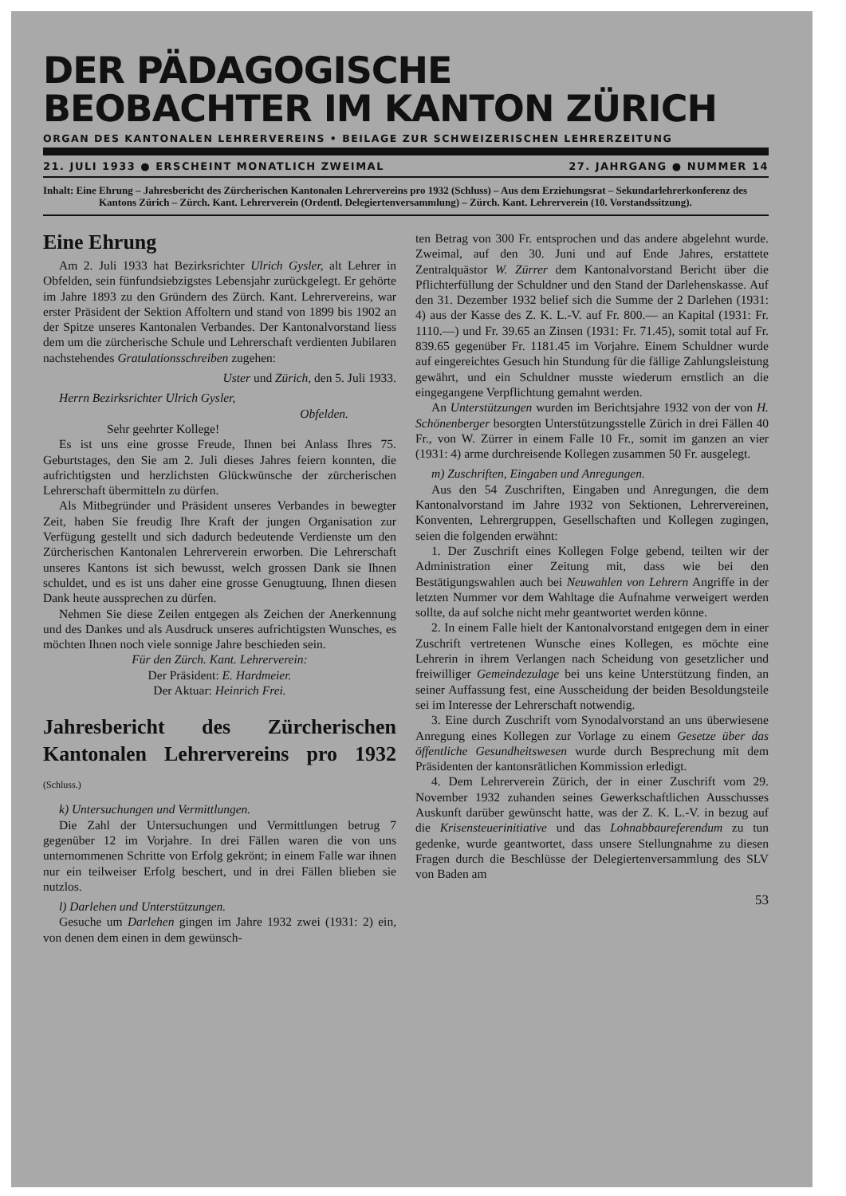DER PÄDAGOGISCHE
BEOBACHTER IM KANTON ZÜRICH
ORGAN DES KANTONALEN LEHRERVEREINS • BEILAGE ZUR SCHWEIZERISCHEN LEHRERZEITUNG
21. JULI 1933 ● ERSCHEINT MONATLICH ZWEIMAL 27. JAHRGANG ● NUMMER 14
Inhalt: Eine Ehrung – Jahresbericht des Zürcherischen Kantonalen Lehrervereins pro 1932 (Schluss) – Aus dem Erziehungsrat – Sekundarlehrerkonferenz des Kantons Zürich – Zürch. Kant. Lehrerverein (Ordentl. Delegiertenversammlung) – Zürch. Kant. Lehrerverein (10. Vorstandssitzung).
Eine Ehrung
Am 2. Juli 1933 hat Bezirksrichter Ulrich Gysler, alt Lehrer in Obfelden, sein fünfundsiebzigstes Lebensjahr zurückgelegt. Er gehörte im Jahre 1893 zu den Gründern des Zürch. Kant. Lehrervereins, war erster Präsident der Sektion Affoltern und stand von 1899 bis 1902 an der Spitze unseres Kantonalen Verbandes. Der Kantonalvorstand liess dem um die zürcherische Schule und Lehrerschaft verdienten Jubilaren nachstehendes Gratulationsschreiben zugehen:
Uster und Zürich, den 5. Juli 1933.
Herrn Bezirksrichter Ulrich Gysler,
Obfelden.
Sehr geehrter Kollege!
Es ist uns eine grosse Freude, Ihnen bei Anlass Ihres 75. Geburtstages, den Sie am 2. Juli dieses Jahres feiern konnten, die aufrichtigsten und herzlichsten Glückwünsche der zürcherischen Lehrerschaft übermitteln zu dürfen.
Als Mitbegründer und Präsident unseres Verbandes in bewegter Zeit, haben Sie freudig Ihre Kraft der jungen Organisation zur Verfügung gestellt und sich dadurch bedeutende Verdienste um den Zürcherischen Kantonalen Lehrerverein erworben. Die Lehrerschaft unseres Kantons ist sich bewusst, welch grossen Dank sie Ihnen schuldet, und es ist uns daher eine grosse Genugtuung, Ihnen diesen Dank heute aussprechen zu dürfen.
Nehmen Sie diese Zeilen entgegen als Zeichen der Anerkennung und des Dankes und als Ausdruck unseres aufrichtigsten Wunsches, es möchten Ihnen noch viele sonnige Jahre beschieden sein.
Für den Zürch. Kant. Lehrerverein:
Der Präsident: E. Hardmeier.
Der Aktuar: Heinrich Frei.
Jahresbericht des Zürcherischen Kantonalen Lehrervereins pro 1932 (Schluss.)
k) Untersuchungen und Vermittlungen.
Die Zahl der Untersuchungen und Vermittlungen betrug 7 gegenüber 12 im Vorjahre. In drei Fällen waren die von uns unternommenen Schritte von Erfolg gekrönt; in einem Falle war ihnen nur ein teilweiser Erfolg beschert, und in drei Fällen blieben sie nutzlos.
l) Darlehen und Unterstützungen.
Gesuche um Darlehen gingen im Jahre 1932 zwei (1931: 2) ein, von denen dem einen in dem gewünsch-
ten Betrag von 300 Fr. entsprochen und das andere abgelehnt wurde. Zweimal, auf den 30. Juni und auf Ende Jahres, erstattete Zentralquästor W. Zürrer dem Kantonalvorstand Bericht über die Pflichterfüllung der Schuldner und den Stand der Darlehenskasse. Auf den 31. Dezember 1932 belief sich die Summe der 2 Darlehen (1931: 4) aus der Kasse des Z. K. L.-V. auf Fr. 800.— an Kapital (1931: Fr. 1110.—) und Fr. 39.65 an Zinsen (1931: Fr. 71.45), somit total auf Fr. 839.65 gegenüber Fr. 1181.45 im Vorjahre. Einem Schuldner wurde auf eingereichtes Gesuch hin Stundung für die fällige Zahlungsleistung gewährt, und ein Schuldner musste wiederum ernstlich an die eingegangene Verpflichtung gemahnt werden.
An Unterstützungen wurden im Berichtsjahre 1932 von der von H. Schönenberger besorgten Unterstützungsstelle Zürich in drei Fällen 40 Fr., von W. Zürrer in einem Falle 10 Fr., somit im ganzen an vier (1931: 4) arme durchreisende Kollegen zusammen 50 Fr. ausgelegt.
m) Zuschriften, Eingaben und Anregungen.
Aus den 54 Zuschriften, Eingaben und Anregungen, die dem Kantonalvorstand im Jahre 1932 von Sektionen, Lehrervereinen, Konventen, Lehrergruppen, Gesellschaften und Kollegen zugingen, seien die folgenden erwähnt:
1. Der Zuschrift eines Kollegen Folge gebend, teilten wir der Administration einer Zeitung mit, dass wie bei den Bestätigungswahlen auch bei Neuwahlen von Lehrern Angriffe in der letzten Nummer vor dem Wahltage die Aufnahme verweigert werden sollte, da auf solche nicht mehr geantwortet werden könne.
2. In einem Falle hielt der Kantonalvorstand entgegen dem in einer Zuschrift vertretenen Wunsche eines Kollegen, es möchte eine Lehrerin in ihrem Verlangen nach Scheidung von gesetzlicher und freiwilliger Gemeindezulage bei uns keine Unterstützung finden, an seiner Auffassung fest, eine Ausscheidung der beiden Besoldungsteile sei im Interesse der Lehrerschaft notwendig.
3. Eine durch Zuschrift vom Synodalvorstand an uns überwiesene Anregung eines Kollegen zur Vorlage zu einem Gesetze über das öffentliche Gesundheitswesen wurde durch Besprechung mit dem Präsidenten der kantonsrätlichen Kommission erledigt.
4. Dem Lehrerverein Zürich, der in einer Zuschrift vom 29. November 1932 zuhanden seines Gewerkschaftlichen Ausschusses Auskunft darüber gewünscht hatte, was der Z. K. L.-V. in bezug auf die Krisensteuerinitiative und das Lohnabbaureferendum zu tun gedenke, wurde geantwortet, dass unsere Stellungnahme zu diesen Fragen durch die Beschlüsse der Delegiertenversammlung des SLV von Baden am
53